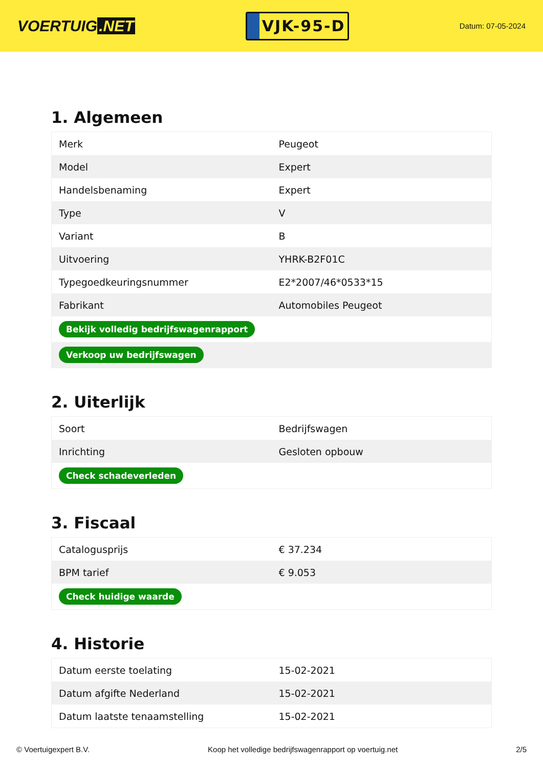VOERTUIG.NET
VJK-95-D
Datum: 07-05-2024
1. Algemeen
| Merk | Peugeot |
| Model | Expert |
| Handelsbenaming | Expert |
| Type | V |
| Variant | B |
| Uitvoering | YHRK-B2F01C |
| Typegoedkeuringsnummer | E2*2007/46*0533*15 |
| Fabrikant | Automobiles Peugeot |
| Bekijk volledig bedrijfswagenrapport | |
| Verkoop uw bedrijfswagen | |
2. Uiterlijk
| Soort | Bedrijfswagen |
| Inrichting | Gesloten opbouw |
| Check schadeverleden | |
3. Fiscaal
| Catalogusprijs | € 37.234 |
| BPM tarief | € 9.053 |
| Check huidige waarde | |
4. Historie
| Datum eerste toelating | 15-02-2021 |
| Datum afgifte Nederland | 15-02-2021 |
| Datum laatste tenaamstelling | 15-02-2021 |
© Voertuigexpert B.V. Koop het volledige bedrijfswagenrapport op voertuig.net 2/5